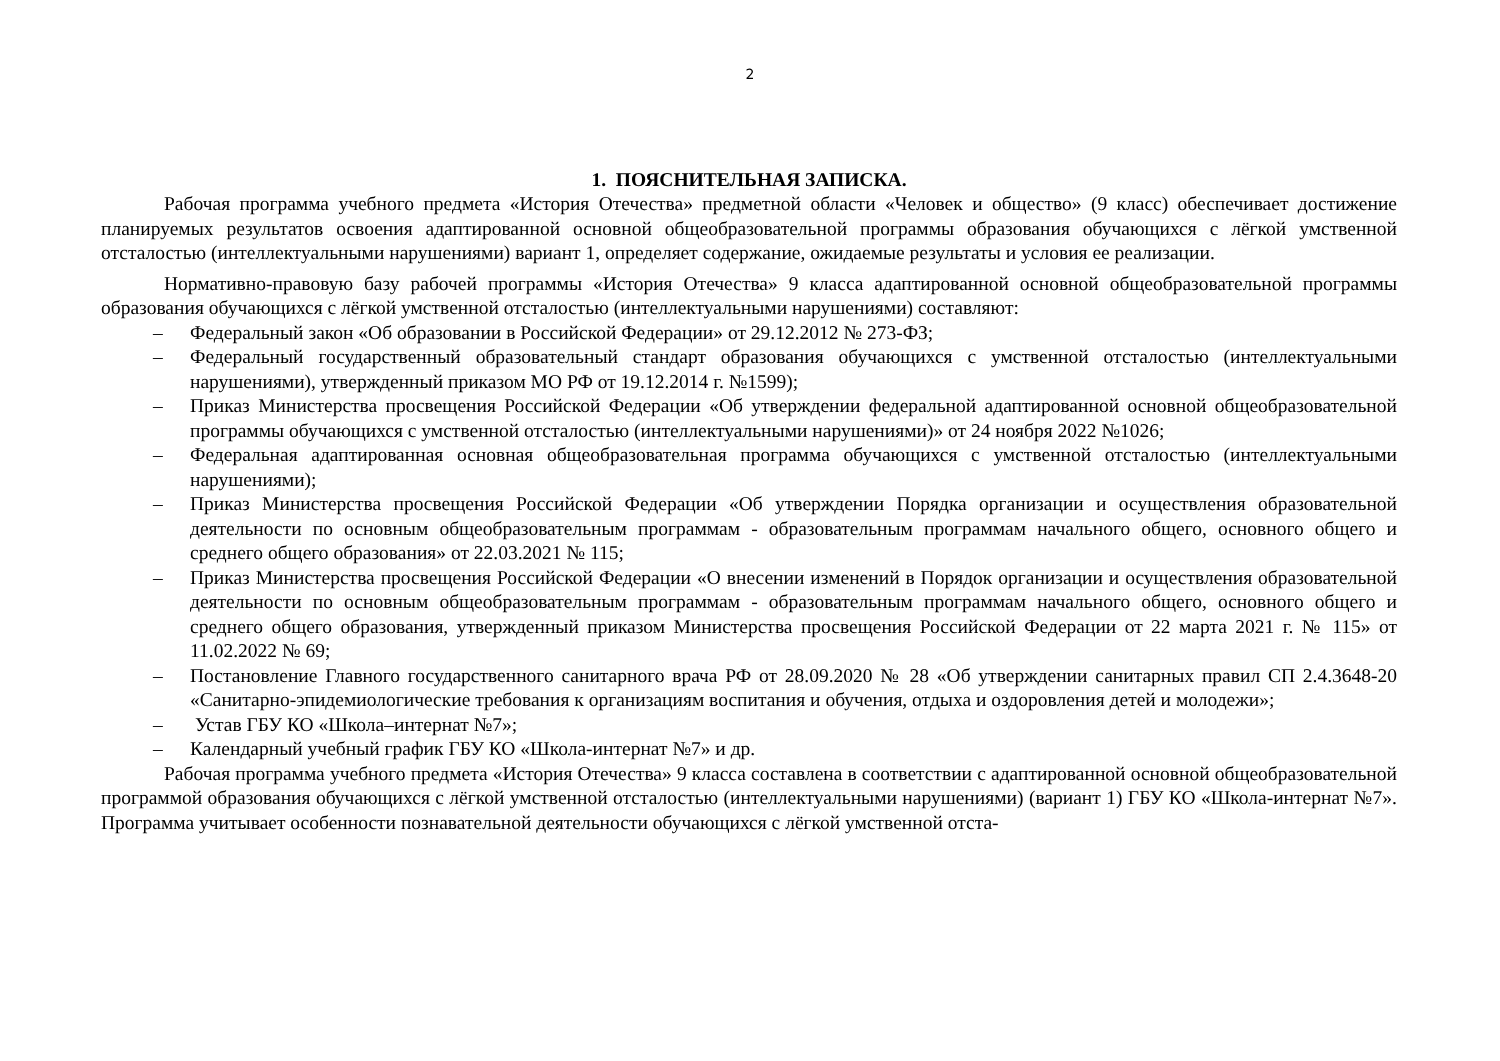2
1. ПОЯСНИТЕЛЬНАЯ ЗАПИСКА.
Рабочая программа учебного предмета «История Отечества» предметной области «Человек и общество» (9 класс) обеспечивает достижение планируемых результатов освоения адаптированной основной общеобразовательной программы образования обучающихся с лёгкой умственной отсталостью (интеллектуальными нарушениями) вариант 1, определяет содержание, ожидаемые результаты и условия ее реализации.
Нормативно-правовую базу рабочей программы «История Отечества» 9 класса адаптированной основной общеобразовательной программы образования обучающихся с лёгкой умственной отсталостью (интеллектуальными нарушениями) составляют:
– Федеральный закон «Об образовании в Российской Федерации» от 29.12.2012 № 273-ФЗ;
– Федеральный государственный образовательный стандарт образования обучающихся с умственной отсталостью (интеллектуальными нарушениями), утвержденный приказом МО РФ от 19.12.2014 г. №1599);
– Приказ Министерства просвещения Российской Федерации «Об утверждении федеральной адаптированной основной общеобразовательной программы обучающихся с умственной отсталостью (интеллектуальными нарушениями)» от 24 ноября 2022 №1026;
– Федеральная адаптированная основная общеобразовательная программа обучающихся с умственной отсталостью (интеллектуальными нарушениями);
– Приказ Министерства просвещения Российской Федерации «Об утверждении Порядка организации и осуществления образовательной деятельности по основным общеобразовательным программам - образовательным программам начального общего, основного общего и среднего общего образования» от 22.03.2021 № 115;
– Приказ Министерства просвещения Российской Федерации «О внесении изменений в Порядок организации и осуществления образовательной деятельности по основным общеобразовательным программам - образовательным программам начального общего, основного общего и среднего общего образования, утвержденный приказом Министерства просвещения Российской Федерации от 22 марта 2021 г. № 115» от 11.02.2022 № 69;
– Постановление Главного государственного санитарного врача РФ от 28.09.2020 № 28 «Об утверждении санитарных правил СП 2.4.3648-20 «Санитарно-эпидемиологические требования к организациям воспитания и обучения, отдыха и оздоровления детей и молодежи»;
– Устав ГБУ КО «Школа–интернат №7»;
– Календарный учебный график ГБУ КО «Школа-интернат №7» и др.
Рабочая программа учебного предмета «История Отечества» 9 класса составлена в соответствии с адаптированной основной общеобразовательной программой образования обучающихся с лёгкой умственной отсталостью (интеллектуальными нарушениями) (вариант 1) ГБУ КО «Школа-интернат №7». Программа учитывает особенности познавательной деятельности обучающихся с лёгкой умственной отста-